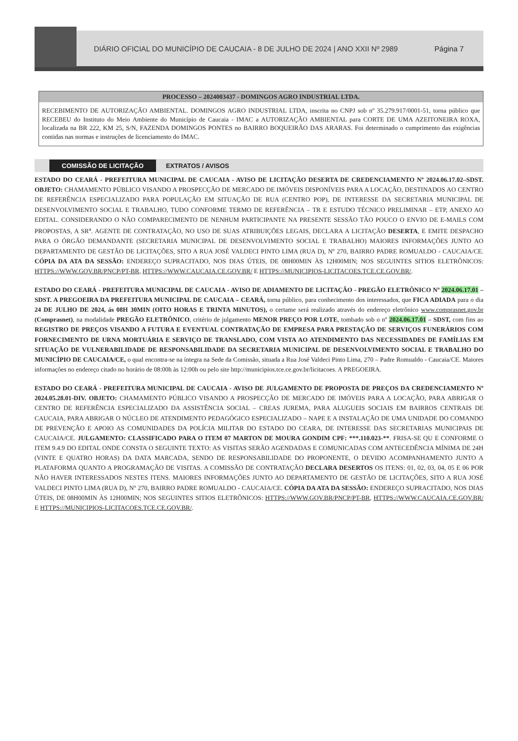DIÁRIO OFICIAL DO MUNICÍPIO DE CAUCAIA - 8 DE JULHO DE 2024 | ANO XXII Nº 2989
Página 7
PROCESSO – 2024003437 - DOMINGOS AGRO INDUSTRIAL LTDA.
RECEBIMENTO DE AUTORIZAÇÃO AMBIENTAL. DOMINGOS AGRO INDUSTRIAL LTDA, inscrita no CNPJ sob nº 35.279.917/0001-51, torna público que RECEBEU do Instituto do Meio Ambiente do Município de Caucaia - IMAC a AUTORIZAÇÃO AMBIENTAL para CORTE DE UMA AZEITONEIRA ROXA, localizada na BR 222, KM 25, S/N, FAZENDA DOMINGOS PONTES no BAIRRO BOQUEIRÃO DAS ARARAS. Foi determinado o cumprimento das exigências contidas nas normas e instruções de licenciamento do IMAC.
COMISSÃO DE LICITAÇÃO EXTRATOS / AVISOS
ESTADO DO CEARÁ - PREFEITURA MUNICIPAL DE CAUCAIA - AVISO DE LICITAÇÃO DESERTA DE CREDENCIAMENTO Nº 2024.06.17.02–SDST. OBJETO: CHAMAMENTO PÚBLICO VISANDO A PROSPECÇÃO DE MERCADO DE IMÓVEIS DISPONÍVEIS PARA A LOCAÇÃO, DESTINADOS AO CENTRO DE REFERÊNCIA ESPECIALIZADO PARA POPULAÇÃO EM SITUAÇÃO DE RUA (CENTRO POP), DE INTERESSE DA SECRETARIA MUNICIPAL DE DESENVOLVIMENTO SOCIAL E TRABALHO, TUDO CONFORME TERMO DE REFERÊNCIA – TR E ESTUDO TÉCNICO PRELIMINAR – ETP, ANEXO AO EDITAL. CONSIDERANDO O NÃO COMPARECIMENTO DE NENHUM PARTICIPANTE NA PRESENTE SESSÃO TÃO POUCO O ENVIO DE E-MAILS COM PROPOSTAS, A SR<sup>a</sup>. AGENTE DE CONTRATAÇÃO, NO USO DE SUAS ATRIBUIÇÕES LEGAIS, DECLARA A LICITAÇÃO DESERTA, E EMITE DESPACHO PARA O ÓRGÃO DEMANDANTE (SECRETARIA MUNICIPAL DE DESENVOLVIMENTO SOCIAL E TRABALHO) MAIORES INFORMAÇÕES JUNTO AO DEPARTAMENTO DE GESTÃO DE LICITAÇÕES, SITO A RUA JOSÉ VALDECI PINTO LIMA (RUA D), Nº 270, BAIRRO PADRE ROMUALDO - CAUCAIA/CE. CÓPIA DA ATA DA SESSÃO: ENDEREÇO SUPRACITADO, NOS DIAS ÚTEIS, DE 08H00MIN ÀS 12H00MIN; NOS SEGUINTES SITIOS ELETRÔNICOS: HTTPS://WWW.GOV.BR/PNCP/PT-BR, HTTPS://WWW.CAUCAIA.CE.GOV.BR/ E HTTPS://MUNICIPIOS-LICITACOES.TCE.CE.GOV.BR/.
ESTADO DO CEARÁ - PREFEITURA MUNICIPAL DE CAUCAIA - AVISO DE ADIAMENTO DE LICITAÇÃO - PREGÃO ELETRÔNICO Nº 2024.06.17.01 – SDST. A PREGOEIRA DA PREFEITURA MUNICIPAL DE CAUCAIA – CEARÁ, torna público, para conhecimento dos interessados, que FICA ADIADA para o dia 24 DE JULHO DE 2024, ás 08H 30MIN (OITO HORAS E TRINTA MINUTOS), o certame será realizado através do endereço eletrônico www.comprasnet.gov.br (Comprasnet), na modalidade PREGÃO ELETRÔNICO, critério de julgamento MENOR PREÇO POR LOTE, tombado sob o nº 2024.06.17.01 – SDST, com fins ao REGISTRO DE PREÇOS VISANDO A FUTURA E EVENTUAL CONTRATAÇÃO DE EMPRESA PARA PRESTAÇÃO DE SERVIÇOS FUNERÁRIOS COM FORNECIMENTO DE URNA MORTUÁRIA E SERVIÇO DE TRANSLADO, COM VISTA AO ATENDIMENTO DAS NECESSIDADES DE FAMÍLIAS EM SITUAÇÃO DE VULNERABILIDADE DE RESPONSABILIDADE DA SECRETARIA MUNICIPAL DE DESENVOLVIMENTO SOCIAL E TRABALHO DO MUNICÍPIO DE CAUCAIA/CE, o qual encontra-se na íntegra na Sede da Comissão, situada a Rua José Valdeci Pinto Lima, 270 – Padre Romualdo - Caucaia/CE. Maiores informações no endereço citado no horário de 08:00h às 12:00h ou pelo site http://municipios.tce.ce.gov.br/licitacoes. A PREGOEIRA.
ESTADO DO CEARÁ - PREFEITURA MUNICIPAL DE CAUCAIA - AVISO DE JULGAMENTO DE PROPOSTA DE PREÇOS DA CREDENCIAMENTO Nº 2024.05.28.01-DIV. OBJETO: CHAMAMENTO PÚBLICO VISANDO A PROSPECÇÃO DE MERCADO DE IMÓVEIS PARA A LOCAÇÃO, PARA ABRIGAR O CENTRO DE REFERÊNCIA ESPECIALIZADO DA ASSISTÊNCIA SOCIAL – CREAS JUREMA, PARA ALUGUEIS SOCIAIS EM BAIRROS CENTRAIS DE CAUCAIA, PARA ABRIGAR O NÚCLEO DE ATENDIMENTO PEDAGÓGICO ESPECIALIZADO – NAPE E A INSTALAÇÃO DE UMA UNIDADE DO COMANDO DE PREVENÇÃO E APOIO AS COMUNIDADES DA POLÍCIA MILITAR DO ESTADO DO CEARA, DE INTERESSE DAS SECRETARIAS MUNICIPAIS DE CAUCAIA/CE. JULGAMENTO: CLASSIFICADO PARA O ITEM 07 MARTON DE MOURA GONDIM CPF: ***.110.023-**. FRISA-SE QU E CONFORME O ITEM 9.4.9 DO EDITAL ONDE CONSTA O SEGUINTE TEXTO: AS VISITAS SERÃO AGENDADAS E COMUNICADAS COM ANTECEDÊNCIA MÍNIMA DE 24H (VINTE E QUATRO HORAS) DA DATA MARCADA, SENDO DE RESPONSABILIDADE DO PROPONENTE, O DEVIDO ACOMPANHAMENTO JUNTO A PLATAFORMA QUANTO A PROGRAMAÇÃO DE VISITAS. A COMISSÃO DE CONTRATAÇÃO DECLARA DESERTOS OS ITENS: 01, 02, 03, 04, 05 E 06 POR NÃO HAVER INTERESSADOS NESTES ITENS. MAIORES INFORMAÇÕES JUNTO AO DEPARTAMENTO DE GESTÃO DE LICITAÇÕES, SITO A RUA JOSÉ VALDECI PINTO LIMA (RUA D), Nº 270, BAIRRO PADRE ROMUALDO - CAUCAIA/CE. CÓPIA DA ATA DA SESSÃO: ENDEREÇO SUPRACITADO, NOS DIAS ÚTEIS, DE 08H00MIN ÀS 12H00MIN; NOS SEGUINTES SITIOS ELETRÔNICOS: HTTPS://WWW.GOV.BR/PNCP/PT-BR, HTTPS://WWW.CAUCAIA.CE.GOV.BR/ E HTTPS://MUNICIPIOS-LICITACOES.TCE.CE.GOV.BR/.